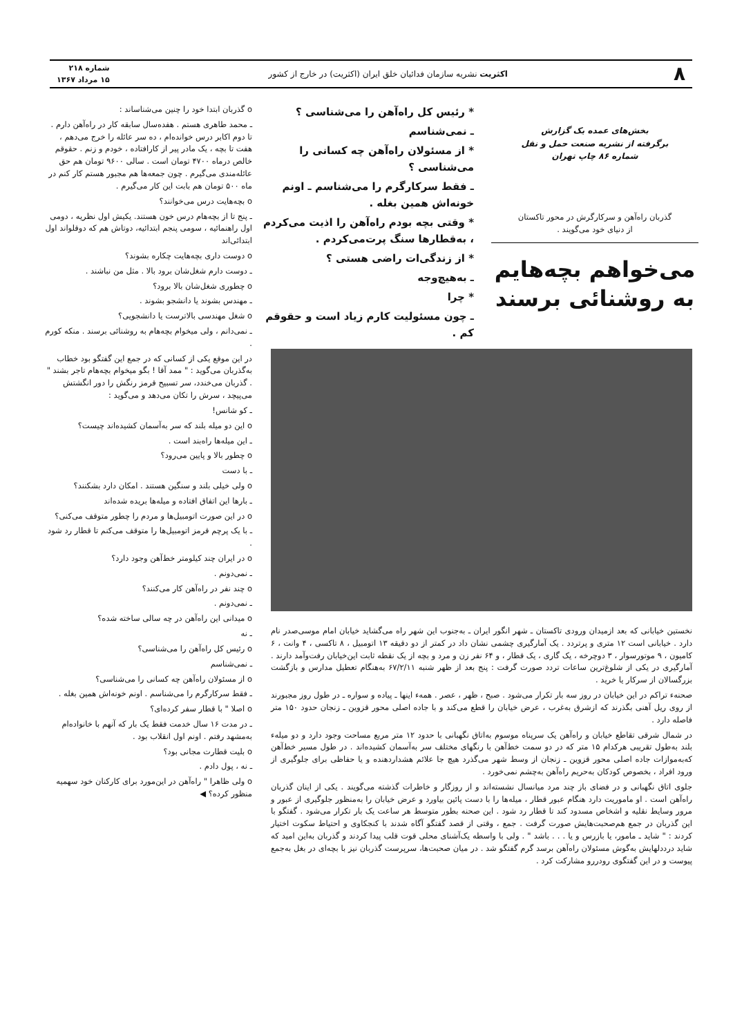۸
اکثریت نشریه سازمان فدائیان خلق ایران (اکثریت) در خارج از کشور
شماره ۲۱۸
۱۵ مرداد ۱۳۶۷
بخش‌های عمده یک گزارش
برگرفته از نشریه صنعت حمل و نقل
شماره ۸۶ چاپ تهران
گذربان راه‌آهن و سرکارگرش در محور تاکستان
از دنیای خود می‌گویند .
می‌خواهم بچه‌هایم
به روشنائی برسند
* رئیس کل راه‌آهن را می‌شناسی ؟
ـ نمی‌شناسم
* از مسئولان راه‌آهن چه کسانی را می‌شناسی ؟
ـ فقط سرکارگرم را می‌شناسم ـ اونم خونه‌اش همین بغله .
* وقتی بچه بودم راه‌آهن را اذیت می‌کردم ، به‌قطارها سنگ پرت‌می‌کردم .
* از زندگی‌ات راضی هستی ؟
ـ به‌هیچ‌وجه
* چرا
ـ چون مسئولیت کارم زیاد است و حقوقم کم .
o گذربان ابتدا خود را چنین می‌شناساند :
ـ محمد طاهری هستم . هفده‌سال سابقه کار در راه‌آهن دارم . تا دوم اکابر درس خوانده‌ام ، ده سر عائله را خرج می‌دهم ، هفت تا بچه ، یک مادر پیر از کارافتاده ، خودم و زنم . حقوقم خالص درماه ۴۷۰۰ تومان است . سالی ۹۶۰۰ تومان هم حق عائله‌مندی می‌گیرم . چون جمعه‌ها هم مجبور هستم کار کنم در ماه ۵۰۰ تومان هم بابت این کار می‌گیرم .
o بچه‌هایت درس می‌خوانند؟
ـ پنج تا از بچه‌هام درس خون هستند. یکیش اول نظریه ، دومی اول راهنمائیه ، سومی پنجم ابتدائیه، دوتاش هم که دوقلواند اول ابتدائی‌اند
o دوست داری بچه‌هایت چکاره بشوند؟
ـ دوست دارم شغل‌شان برود بالا . مثل من نباشند .
o چطوری شغل‌شان بالا برود؟
ـ مهندس بشوند یا دانشجو بشوند .
o شغل مهندسی بالاترست یا دانشجویی؟
ـ نمی‌دانم ، ولی میخوام بچه‌هام به روشنائی برسند . منکه کورم .
در این موقع یکی از کسانی که در جمع این گفتگو بود خطاب به‌گذربان می‌گوید : " ممد آقا ! بگو میخوام بچه‌هام تاجر بشند " . گذربان می‌خندد، سر تسبیح قرمز رنگش را دور انگشتش می‌پیچد ، سرش را تکان می‌دهد و می‌گوید :
ـ کو شانس!
o این دو میله بلند که سر به‌آسمان کشیده‌اند چیست؟
ـ این میله‌ها راه‌بند است .
o چطور بالا و پایین می‌رود؟
ـ با دست
o ولی خیلی بلند و سنگین هستند . امکان دارد بشکنند؟
ـ بارها این اتفاق افتاده و میله‌ها بریده شده‌اند
o در این صورت اتومبیل‌ها و مردم را چطور متوقف می‌کنی؟
ـ با یک پرچم قرمز اتومبیل‌ها را متوقف می‌کنم تا قطار رد شود .
o در ایران چند کیلومتر خط‌آهن وجود دارد؟
ـ نمی‌دونم .
o چند نفر در راه‌آهن کار می‌کنند؟
ـ نمی‌دونم .
o میدانی این راه‌آهن در چه سالی ساخته شده؟
ـ نه
o رئیس کل راه‌آهن را می‌شناسی؟
ـ نمی‌شناسم
o از مسئولان راه‌آهن چه کسانی را می‌شناسی؟
ـ فقط سرکارگرم را می‌شناسم . اونم خونه‌اش همین بغله .
o اصلا " با قطار سفر کرده‌ای؟
ـ در مدت ۱۶ سال خدمت فقط یک بار که آنهم با خانواده‌ام به‌مشهد رفتم . اونم اول انقلاب بود .
o بلیت قطارت مجانی بود؟
ـ نه ، پول دادم .
o ولی ظاهرا " راه‌آهن در این‌مورد برای کارکنان خود سهمیه منظور کرده؟ ◀
نخستین خیابانی که بعد ازمیدان ورودی تاکستان ـ شهر انگور ایران ـ به‌جنوب این شهر راه می‌گشاید خیابان امام موسی‌صدر نام دارد . خیابانی است ۱۲ متری و پرتردد . یک آمارگیری چشمی نشان داد در کمتر از دو دقیقه ۱۳ اتومبیل ، ۸ تاکسی ، ۴ وانت ، ۶ کامیون ، ۹ موتورسوار ، ۳ دوچرخه ، یک گاری ، یک قطار ، و ۶۴ نفر زن و مرد و بچه از یک نقطه ثابت این‌خیابان رفت‌وآمد دارند . آمارگیری در یکی از شلوغ‌ترین ساعات تردد صورت گرفت : پنج بعد از ظهر شنبه ۶۷/۲/۱۱ به‌هنگام تعطیل مدارس و بازگشت بزرگسالان از سرکار یا خرید .
صحنه‌ء تراکم در این خیابان در روز سه بار تکرار می‌شود . صبح ، ظهر ، عصر . همه‌ء اینها ـ پیاده و سواره ـ در طول روز مجبورند از روی ریل آهنی بگذرند که ازشرق به‌غرب ، عرض خیابان را قطع می‌کند و با جاده اصلی محور قزوین ـ زنجان حدود ۱۵۰ متر فاصله دارد .
در شمال شرقی تقاطع خیابان و راه‌آهن یک سرپناه موسوم به‌اتاق نگهبانی با حدود ۱۲ متر مربع مساحت وجود دارد و دو میله‌ء بلند به‌طول تقریبی هرکدام ۱۵ متر که در دو سمت خط‌آهن با رنگهای مختلف سر به‌آسمان کشیده‌اند . در طول مسیر خط‌آهن که‌به‌موازات جاده اصلی محور قزوین ـ زنجان از وسط شهر می‌گذرد هیچ جا علائم هشداردهنده و یا حفاظی برای جلوگیری از ورود افراد ، بخصوص کودکان به‌حریم راه‌آهن به‌چشم نمی‌خورد .
جلوی اتاق نگهبانی و در فضای باز چند مرد میانسال نشسته‌اند و از روزگار و خاطرات گذشته می‌گویند . یکی از اینان گذربان راه‌آهن است . او ماموریت دارد هنگام عبور قطار ، میله‌ها را با دست پائین بیاورد و عرض خیابان را به‌منظور جلوگیری از عبور و مرور وسایط نقلیه و اشخاص مسدود کند تا قطار رد شود . این صحنه بطور متوسط هر ساعت یک بار تکرار می‌شود . گفتگو با این گذربان در جمع هم‌صحبت‌هایش صورت گرفت . جمع ، وقتی از قصد گفتگو آگاه شدند با کنجکاوی و احتیاط سکوت اختیار کردند : " شاید ـ مامور، یا بازرس و یا . . . باشد " . ولی با واسطه یک‌آشنای محلی قوت قلب پیدا کردند و گذربان به‌این امید که شاید دردد‌لهایش به‌گوش مسئولان راه‌آهن برسد گرم گفتگو شد . در میان صحبت‌ها، سرپرست گذربان نیز با بچه‌ای در بغل به‌جمع پیوست و در این گفتگوی رودررو مشارکت کرد .